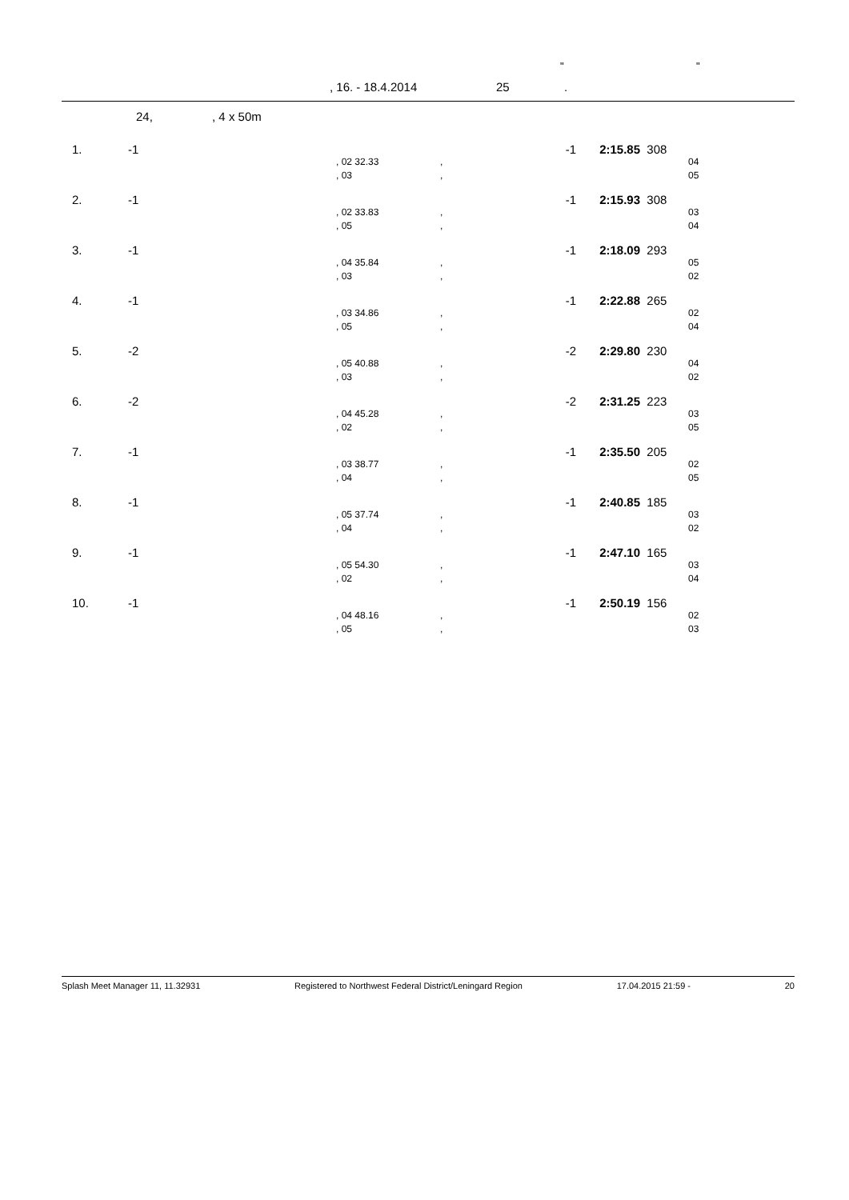" "
, 16. - 18.4.2014 25 .
24, , 4 x 50m
| 1. | -1 | | -1 | 2:15.85 | 308 |
| | , 02 | 32.33 | , | | 04 |
| | , 03 | | , | | 05 |
| 2. | -1 | | -1 | 2:15.93 | 308 |
| | , 02 | 33.83 | , | | 03 |
| | , 05 | | , | | 04 |
| 3. | -1 | | -1 | 2:18.09 | 293 |
| | , 04 | 35.84 | , | | 05 |
| | , 03 | | , | | 02 |
| 4. | -1 | | -1 | 2:22.88 | 265 |
| | , 03 | 34.86 | , | | 02 |
| | , 05 | | , | | 04 |
| 5. | -2 | | -2 | 2:29.80 | 230 |
| | , 05 | 40.88 | , | | 04 |
| | , 03 | | , | | 02 |
| 6. | -2 | | -2 | 2:31.25 | 223 |
| | , 04 | 45.28 | , | | 03 |
| | , 02 | | , | | 05 |
| 7. | -1 | | -1 | 2:35.50 | 205 |
| | , 03 | 38.77 | , | | 02 |
| | , 04 | | , | | 05 |
| 8. | -1 | | -1 | 2:40.85 | 185 |
| | , 05 | 37.74 | , | | 03 |
| | , 04 | | , | | 02 |
| 9. | -1 | | -1 | 2:47.10 | 165 |
| | , 05 | 54.30 | , | | 03 |
| | , 02 | | , | | 04 |
| 10. | -1 | | -1 | 2:50.19 | 156 |
| | , 04 | 48.16 | , | | 02 |
| | , 05 | | , | | 03 |
Splash Meet Manager 11, 11.32931 Registered to Northwest Federal District/Leningard Region 17.04.2015 21:59 - 20